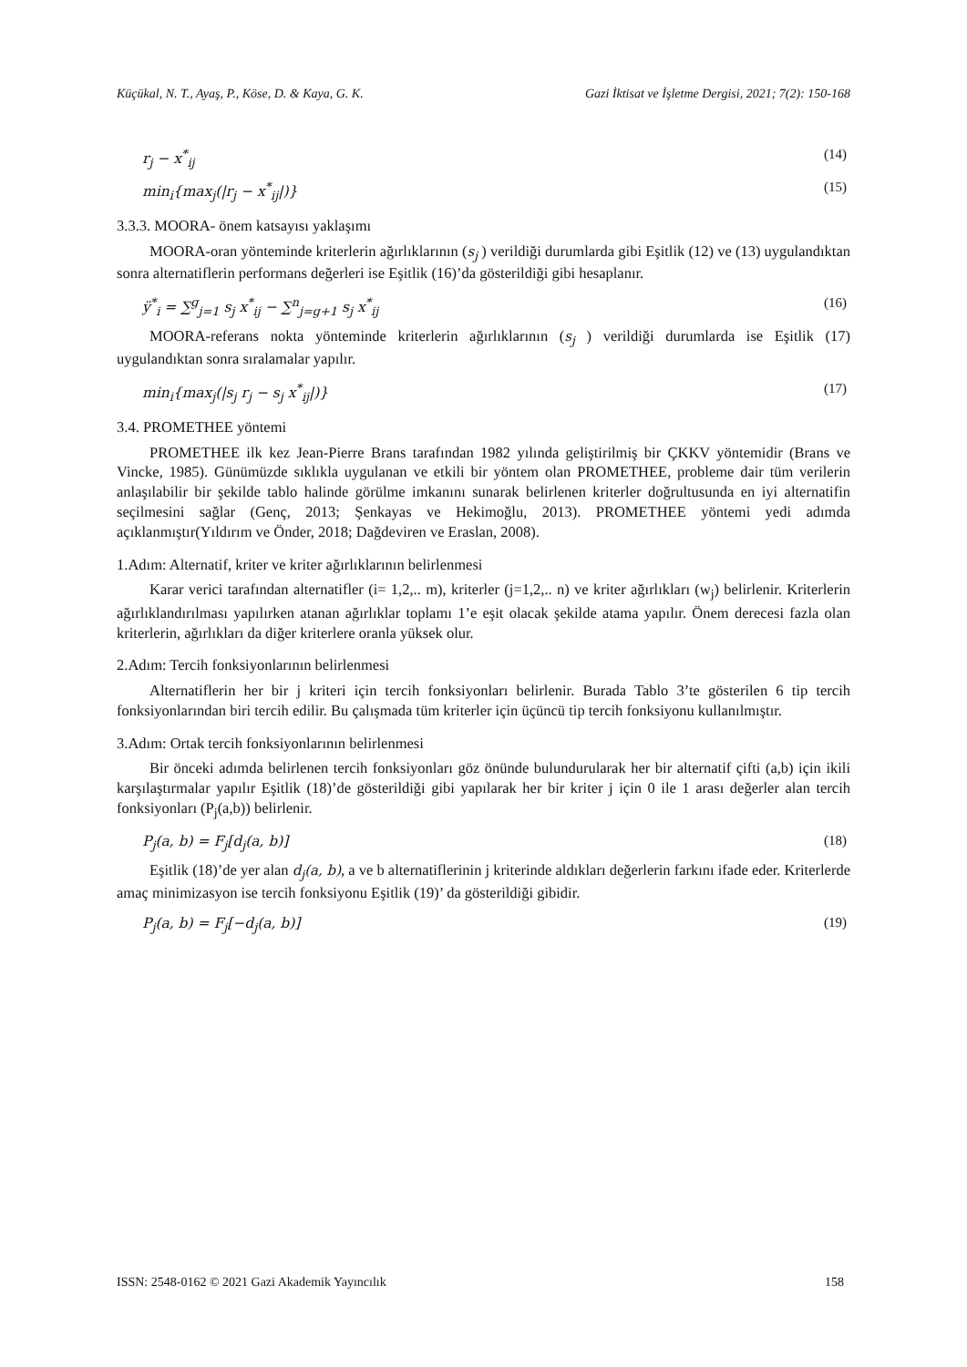Küçükal, N. T., Ayaş, P., Köse, D. & Kaya, G. K. Gazi İktisat ve İşletme Dergisi, 2021; 7(2): 150-168
r<sub>j</sub> − x<sup>*</sup><sub>ij</sub> (14)
min<sub>i</sub>{max<sub>j</sub>(|r<sub>j</sub> − x<sup>*</sup><sub>ij</sub>|)} (15)
3.3.3. MOORA- önem katsayısı yaklaşımı
MOORA-oran yönteminde kriterlerin ağırlıklarının (s<sub>j</sub> ) verildiği durumlarda gibi Eşitlik (12) ve (13) uygulandıktan sonra alternatiflerin performans değerleri ise Eşitlik (16)’da gösterildiği gibi hesaplanır.
ÿ<sup>*</sup><sub>i</sub> = ∑<sup>g</sup><sub>j=1</sub> s<sub>j</sub> x<sup>*</sup><sub>ij</sub> − ∑<sup>n</sup><sub>j=g+1</sub> s<sub>j</sub> x<sup>*</sup><sub>ij</sub> (16)
MOORA-referans nokta yönteminde kriterlerin ağırlıklarının (s<sub>j</sub> ) verildiği durumlarda ise Eşitlik (17) uygulandıktan sonra sıralamalar yapılır.
min<sub>i</sub>{max<sub>j</sub>(|s<sub>j</sub> r<sub>j</sub> − s<sub>j</sub> x<sup>*</sup><sub>ij</sub>|)} (17)
3.4. PROMETHEE yöntemi
PROMETHEE ilk kez Jean-Pierre Brans tarafından 1982 yılında geliştirilmiş bir ÇKKV yöntemidir (Brans ve Vincke, 1985). Günümüzde sıklıkla uygulanan ve etkili bir yöntem olan PROMETHEE, probleme dair tüm verilerin anlaşılabilir bir şekilde tablo halinde görülme imkanını sunarak belirlenen kriterler doğrultusunda en iyi alternatifin seçilmesini sağlar (Genç, 2013; Şenkayas ve Hekimoğlu, 2013). PROMETHEE yöntemi yedi adımda açıklanmıştır(Yıldırım ve Önder, 2018; Dağdeviren ve Eraslan, 2008).
1.Adım: Alternatif, kriter ve kriter ağırlıklarının belirlenmesi
Karar verici tarafından alternatifler (i= 1,2,.. m), kriterler (j=1,2,.. n) ve kriter ağırlıkları (w<sub>j</sub>) belirlenir. Kriterlerin ağırlıklandırılması yapılırken atanan ağırlıklar toplamı 1’e eşit olacak şekilde atama yapılır. Önem derecesi fazla olan kriterlerin, ağırlıkları da diğer kriterlere oranla yüksek olur.
2.Adım: Tercih fonksiyonlarının belirlenmesi
Alternatiflerin her bir j kriteri için tercih fonksiyonları belirlenir. Burada Tablo 3’te gösterilen 6 tip tercih fonksiyonlarından biri tercih edilir. Bu çalışmada tüm kriterler için üçüncü tip tercih fonksiyonu kullanılmıştır.
3.Adım: Ortak tercih fonksiyonlarının belirlenmesi
Bir önceki adımda belirlenen tercih fonksiyonları göz önünde bulundurularak her bir alternatif çifti (a,b) için ikili karşılaştırmalar yapılır Eşitlik (18)’de gösterildiği gibi yapılarak her bir kriter j için 0 ile 1 arası değerler alan tercih fonksiyonları (P<sub>j</sub>(a,b)) belirlenir.
P<sub>j</sub>(a, b) = F<sub>j</sub>[d<sub>j</sub>(a, b)] (18)
Eşitlik (18)’de yer alan d<sub>j</sub>(a, b), a ve b alternatiflerinin j kriterinde aldıkları değerlerin farkını ifade eder. Kriterlerde amaç minimizasyon ise tercih fonksiyonu Eşitlik (19)’ da gösterildiği gibidir.
P<sub>j</sub>(a, b) = F<sub>j</sub>[−d<sub>j</sub>(a, b)] (19)
ISSN: 2548-0162 © 2021 Gazi Akademik Yayıncılık 158